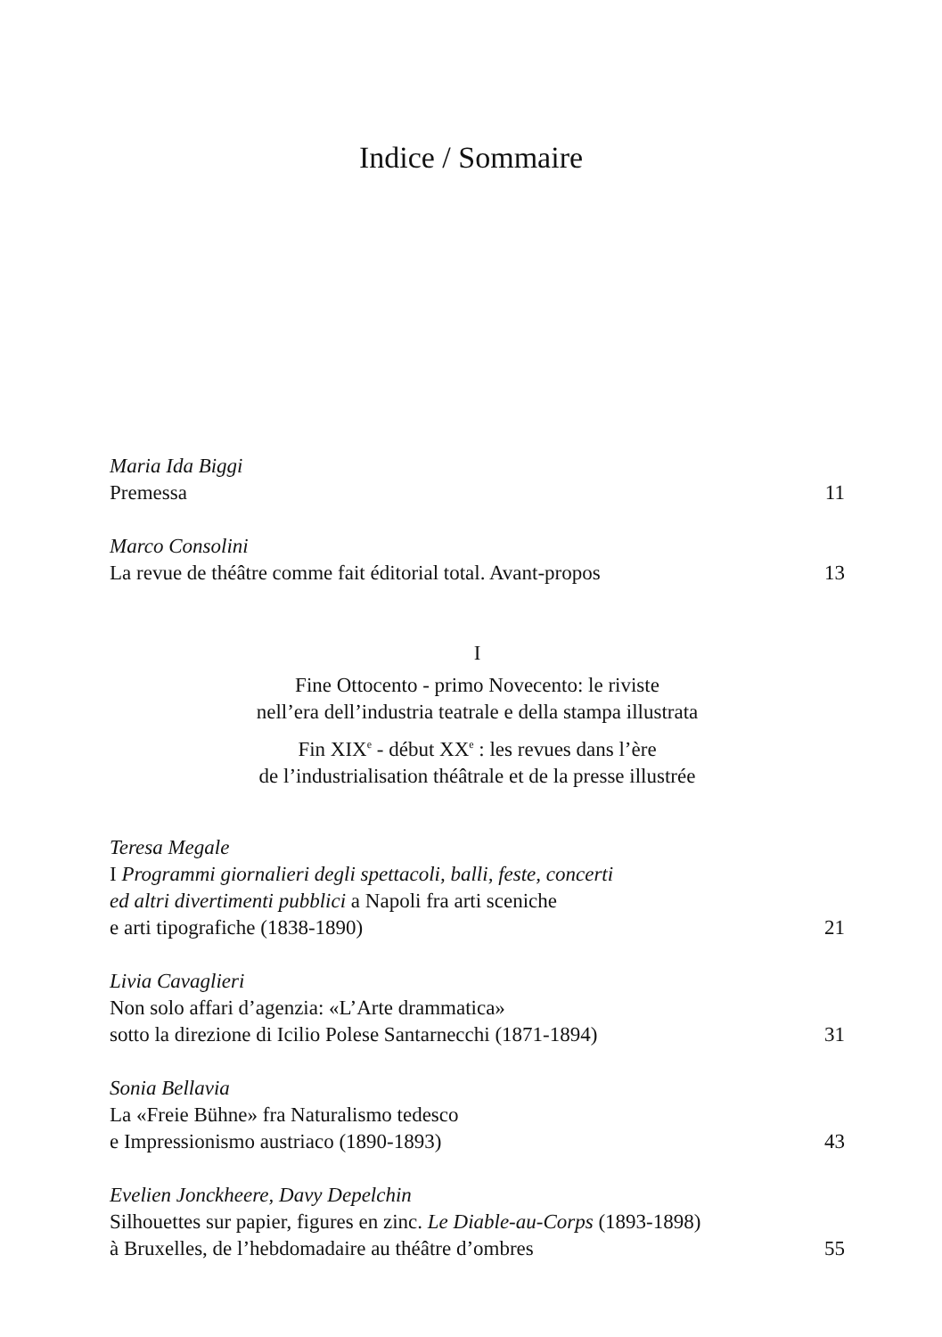Indice / Sommaire
Maria Ida Biggi
Premessa 11
Marco Consolini
La revue de théâtre comme fait éditorial total. Avant-propos 13
I
Fine Ottocento - primo Novecento: le riviste
nell’era dell’industria teatrale e della stampa illustrata
Fin XIX<sup>e</sup> - début XX<sup>e</sup> : les revues dans l’ère
de l’industrialisation théâtrale et de la presse illustrée
Teresa Megale
I Programmi giornalieri degli spettacoli, balli, feste, concerti
ed altri divertimenti pubblici a Napoli fra arti sceniche
e arti tipografiche (1838-1890) 21
Livia Cavaglieri
Non solo affari d’agenzia: «L’Arte drammatica»
sotto la direzione di Icilio Polese Santarnecchi (1871-1894) 31
Sonia Bellavia
La «Freie Bühne» fra Naturalismo tedesco
e Impressionismo austriaco (1890-1893) 43
Evelien Jonckheere, Davy Depelchin
Silhouettes sur papier, figures en zinc. Le Diable-au-Corps (1893-1898)
à Bruxelles, de l’hebdomadaire au théâtre d’ombres 55